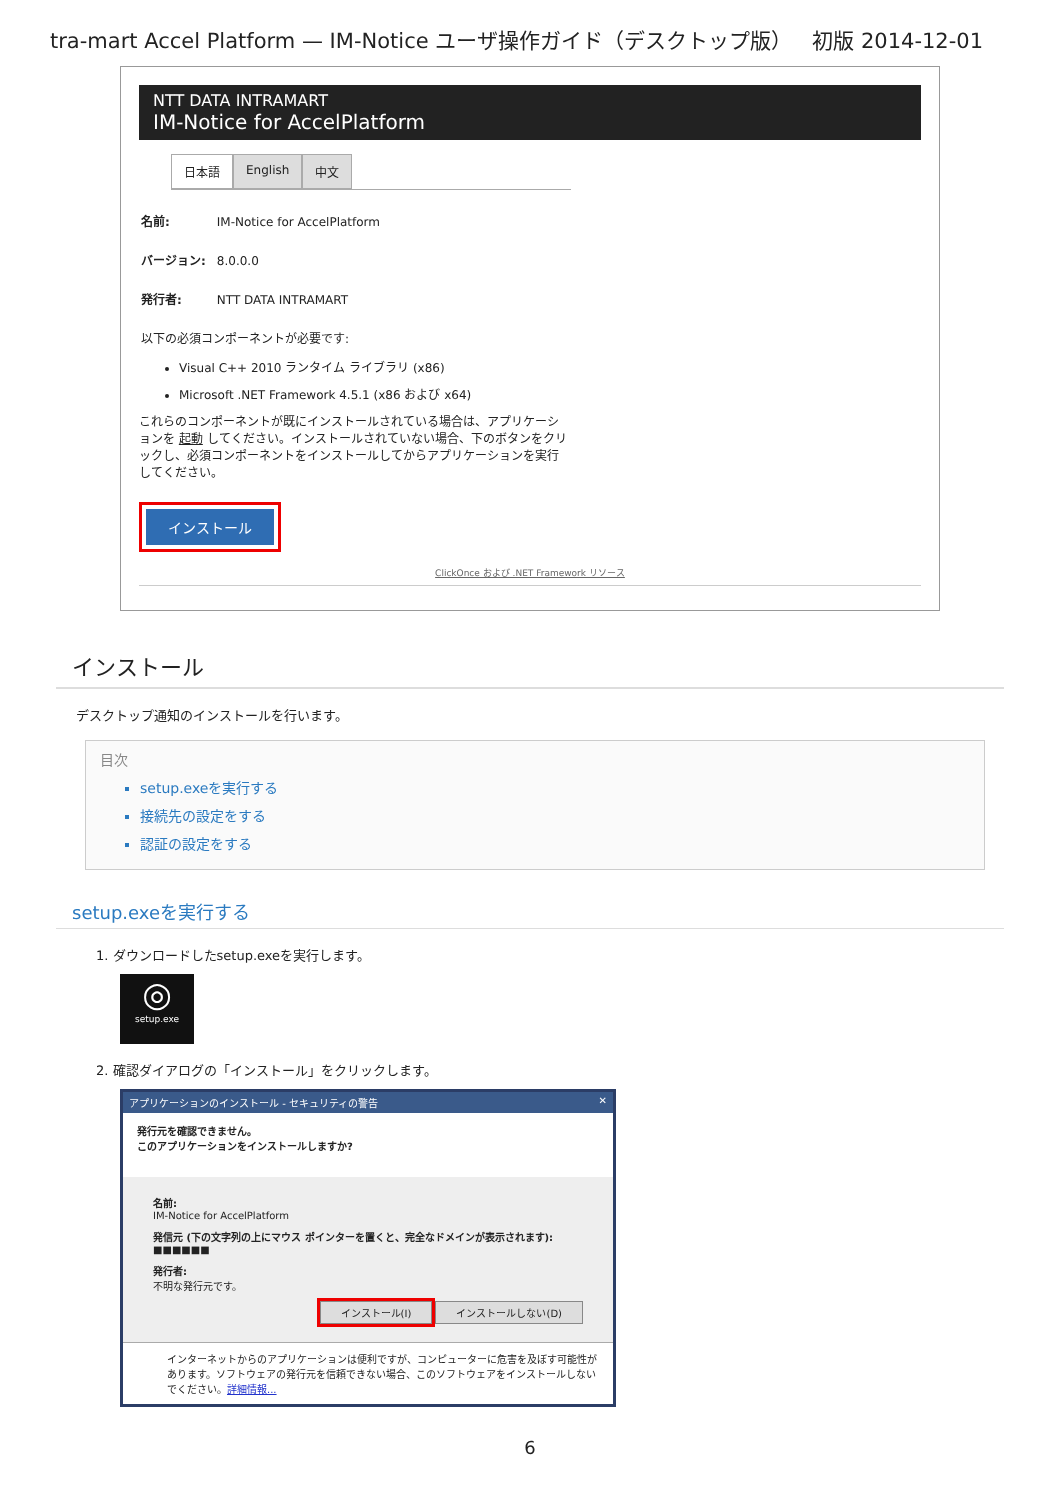tra-mart Accel Platform — IM-Notice ユーザ操作ガイド（デスクトップ版） 初版 2014-12-01
NTT DATA INTRAMART
IM-Notice for AccelPlatform
日本語 English 中文
名前: IM-Notice for AccelPlatform
バージョン: 8.0.0.0
発行者: NTT DATA INTRAMART
以下の必須コンポーネントが必要です:
Visual C++ 2010 ランタイム ライブラリ (x86)
Microsoft .NET Framework 4.5.1 (x86 および x64)
これらのコンポーネントが既にインストールされている場合は、アプリケーションを 起動 してください。インストールされていない場合、下のボタンをクリックし、必須コンポーネントをインストールしてからアプリケーションを実行してください。
インストール
ClickOnce および .NET Framework リソース
インストール
デスクトップ通知のインストールを行います。
目次
setup.exeを実行する
接続先の設定をする
認証の設定をする
setup.exeを実行する
1. ダウンロードしたsetup.exeを実行します。
◎
setup.exe
2. 確認ダイアログの「インストール」をクリックします。
アプリケーションのインストール - セキュリティの警告 ✕
発行元を確認できません。
このアプリケーションをインストールしますか?
名前:
IM-Notice for AccelPlatform
発信元 (下の文字列の上にマウス ポインターを置くと、完全なドメインが表示されます):
■■■■■■
発行者:
不明な発行元です。
インストール(I) インストールしない(D)
インターネットからのアプリケーションは便利ですが、コンピューターに危害を及ぼす可能性があります。ソフトウェアの発行元を信頼できない場合、このソフトウェアをインストールしないでください。詳細情報...
6